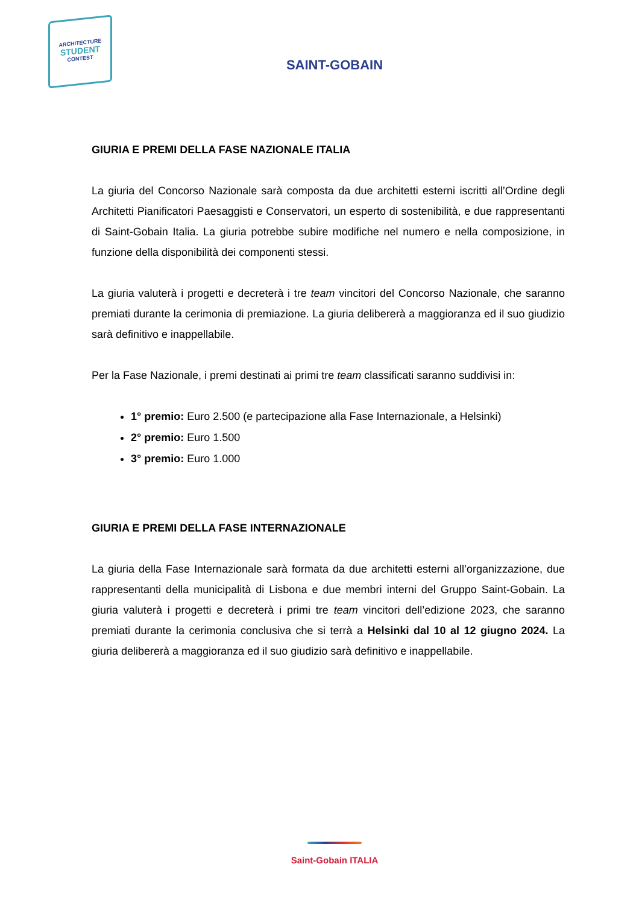ARCHITECTURE
STUDENT
CONTEST
SAINT-GOBAIN
GIURIA E PREMI DELLA FASE NAZIONALE ITALIA
La giuria del Concorso Nazionale sarà composta da due architetti esterni iscritti all’Ordine degli Architetti Pianificatori Paesaggisti e Conservatori, un esperto di sostenibilità, e due rappresentanti di Saint-Gobain Italia. La giuria potrebbe subire modifiche nel numero e nella composizione, in funzione della disponibilità dei componenti stessi.
La giuria valuterà i progetti e decreterà i tre team vincitori del Concorso Nazionale, che saranno premiati durante la cerimonia di premiazione. La giuria delibererà a maggioranza ed il suo giudizio sarà definitivo e inappellabile.
Per la Fase Nazionale, i premi destinati ai primi tre team classificati saranno suddivisi in:
1° premio: Euro 2.500 (e partecipazione alla Fase Internazionale, a Helsinki)
2° premio: Euro 1.500
3° premio: Euro 1.000
GIURIA E PREMI DELLA FASE INTERNAZIONALE
La giuria della Fase Internazionale sarà formata da due architetti esterni all’organizzazione, due rappresentanti della municipalità di Lisbona e due membri interni del Gruppo Saint-Gobain. La giuria valuterà i progetti e decreterà i primi tre team vincitori dell’edizione 2023, che saranno premiati durante la cerimonia conclusiva che si terrà a Helsinki dal 10 al 12 giugno 2024. La giuria delibererà a maggioranza ed il suo giudizio sarà definitivo e inappellabile.
Saint-Gobain ITALIA